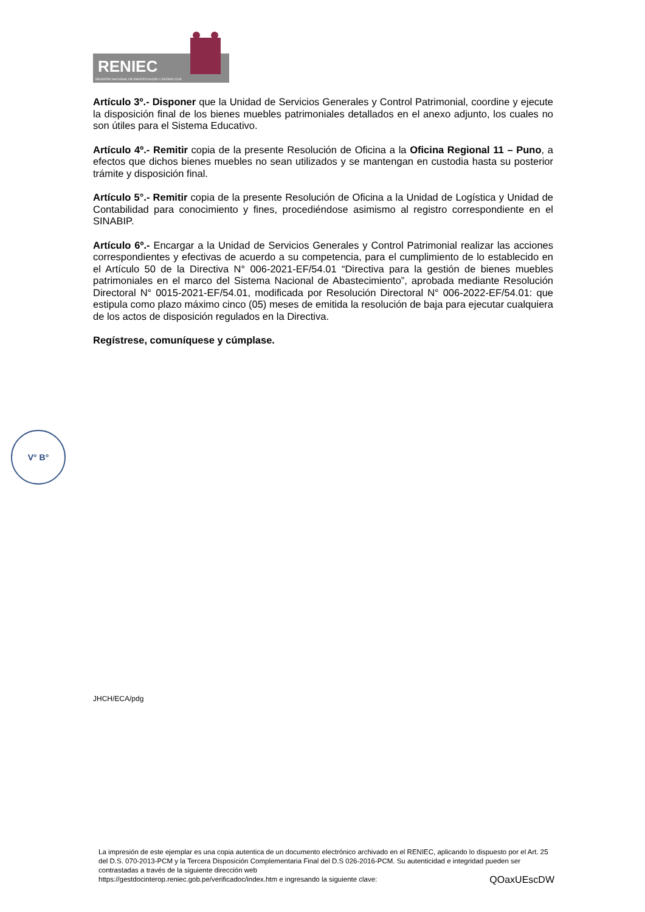RENIEC
REGISTRO NACIONAL DE IDENTIFICACIÓN Y ESTADO CIVIL
Artículo 3º.- Disponer que la Unidad de Servicios Generales y Control Patrimonial, coordine y ejecute la disposición final de los bienes muebles patrimoniales detallados en el anexo adjunto, los cuales no son útiles para el Sistema Educativo.
Artículo 4º.- Remitir copia de la presente Resolución de Oficina a la Oficina Regional 11 – Puno, a efectos que dichos bienes muebles no sean utilizados y se mantengan en custodia hasta su posterior trámite y disposición final.
Artículo 5°.- Remitir copia de la presente Resolución de Oficina a la Unidad de Logística y Unidad de Contabilidad para conocimiento y fines, procediéndose asimismo al registro correspondiente en el SINABIP.
Artículo 6º.- Encargar a la Unidad de Servicios Generales y Control Patrimonial realizar las acciones correspondientes y efectivas de acuerdo a su competencia, para el cumplimiento de lo establecido en el Artículo 50 de la Directiva N° 006-2021-EF/54.01 “Directiva para la gestión de bienes muebles patrimoniales en el marco del Sistema Nacional de Abastecimiento”, aprobada mediante Resolución Directoral N° 0015-2021-EF/54.01, modificada por Resolución Directoral N° 006-2022-EF/54.01: que estipula como plazo máximo cinco (05) meses de emitida la resolución de baja para ejecutar cualquiera de los actos de disposición regulados en la Directiva.
Regístrese, comuníquese y cúmplase.
V° B°
JHCH/ECA/pdg
La impresión de este ejemplar es una copia autentica de un documento electrónico archivado en el RENIEC, aplicando lo dispuesto por el Art. 25 del D.S. 070-2013-PCM y la Tercera Disposición Complementaria Final del D.S 026-2016-PCM. Su autenticidad e integridad pueden ser contrastadas a través de la siguiente dirección web
https://gestdocinterop.reniec.gob.pe/verificadoc/index.htm e ingresando la siguiente clave: QOaxUEscDW